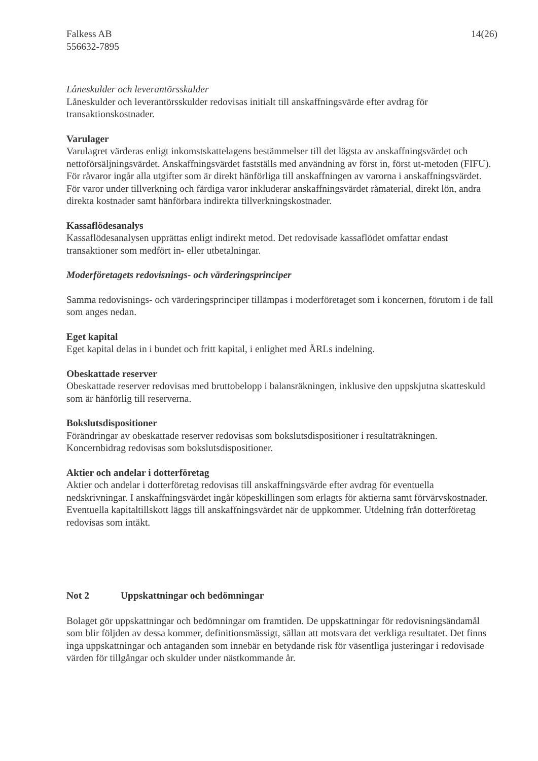Falkess AB
556632-7895
14(26)
Låneskulder och leverantörsskulder
Låneskulder och leverantörsskulder redovisas initialt till anskaffningsvärde efter avdrag för transaktionskostnader.
Varulager
Varulagret värderas enligt inkomstskattelagens bestämmelser till det lägsta av anskaffningsvärdet och nettoförsäljningsvärdet. Anskaffningsvärdet fastställs med användning av först in, först ut-metoden (FIFU). För råvaror ingår alla utgifter som är direkt hänförliga till anskaffningen av varorna i anskaffningsvärdet. För varor under tillverkning och färdiga varor inkluderar anskaffningsvärdet råmaterial, direkt lön, andra direkta kostnader samt hänförbara indirekta tillverkningskostnader.
Kassaflödesanalys
Kassaflödesanalysen upprättas enligt indirekt metod. Det redovisade kassaflödet omfattar endast transaktioner som medfört in- eller utbetalningar.
Moderföretagets redovisnings- och värderingsprinciper
Samma redovisnings- och värderingsprinciper tillämpas i moderföretaget som i koncernen, förutom i de fall som anges nedan.
Eget kapital
Eget kapital delas in i bundet och fritt kapital, i enlighet med ÅRLs indelning.
Obeskattade reserver
Obeskattade reserver redovisas med bruttobelopp i balansräkningen, inklusive den uppskjutna skatteskuld som är hänförlig till reserverna.
Bokslutsdispositioner
Förändringar av obeskattade reserver redovisas som bokslutsdispositioner i resultaträkningen. Koncernbidrag redovisas som bokslutsdispositioner.
Aktier och andelar i dotterföretag
Aktier och andelar i dotterföretag redovisas till anskaffningsvärde efter avdrag för eventuella nedskrivningar. I anskaffningsvärdet ingår köpeskillingen som erlagts för aktierna samt förvärvskostnader. Eventuella kapitaltillskott läggs till anskaffningsvärdet när de uppkommer. Utdelning från dotterföretag redovisas som intäkt.
Not 2 Uppskattningar och bedömningar
Bolaget gör uppskattningar och bedömningar om framtiden. De uppskattningar för redovisningsändamål som blir följden av dessa kommer, definitionsmässigt, sällan att motsvara det verkliga resultatet. Det finns inga uppskattningar och antaganden som innebär en betydande risk för väsentliga justeringar i redovisade värden för tillgångar och skulder under nästkommande år.